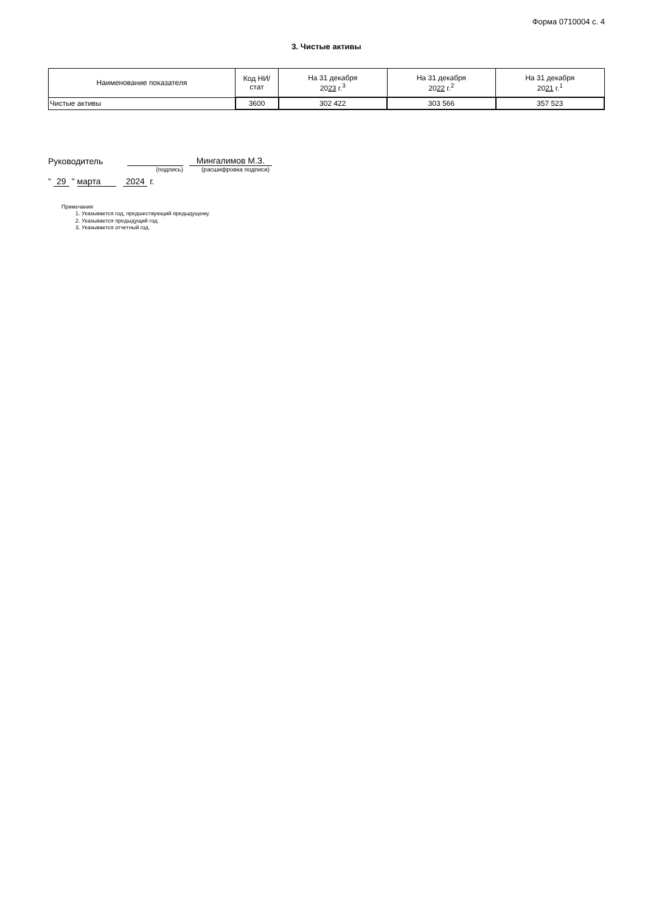Форма 0710004 с. 4
3. Чистые активы
| Наименование показателя | Код НИ/ стат | На 31 декабря 20 23 г.<sup>3</sup> | На 31 декабря 20 22 г.<sup>2</sup> | На 31 декабря 20 21 г.<sup>1</sup> |
| --- | --- | --- | --- | --- |
| Чистые активы | 3600 | 302 422 | 303 566 | 357 523 |
Руководитель Мингалимов М.З.
(подпись) (расшифровка подписи)
" 29 " марта 2024 г.
Примечания
1. Указывается год, предшествующий предыдущему.
2. Указывается предыдущий год.
3. Указывается отчетный год.